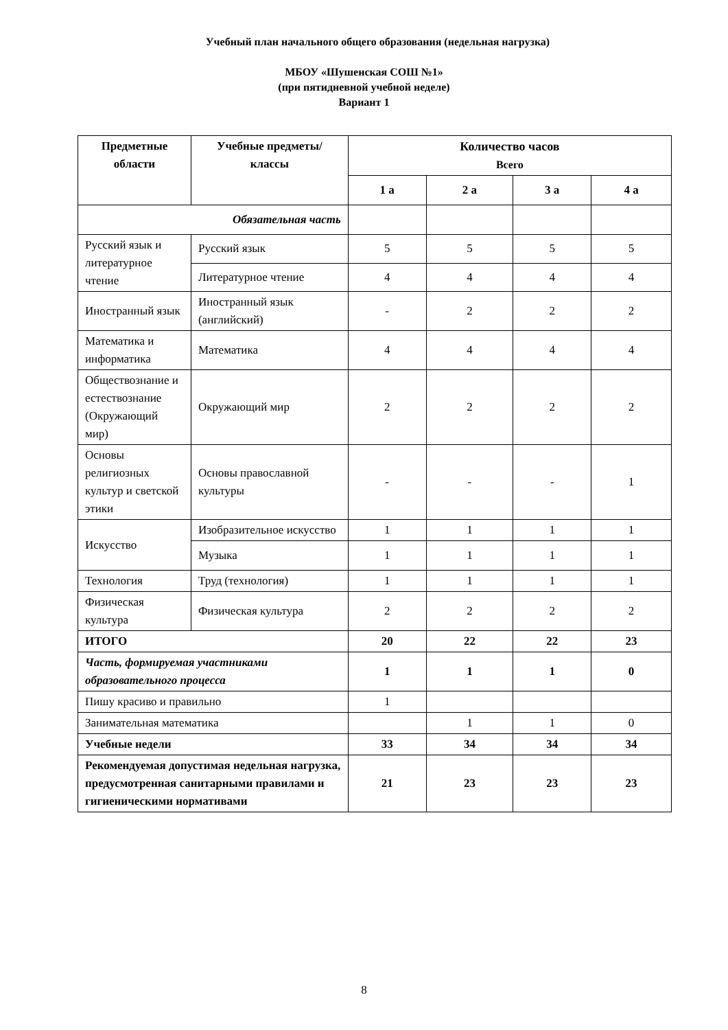Учебный план начального общего образования (недельная нагрузка)
МБОУ «Шушенская СОШ №1»
(при пятидневной учебной неделе)
Вариант 1
| Предметные области | Учебные предметы/ классы | Количество часов Всего | | | |
| --- | --- | --- | --- | --- | --- |
| | | 1 а | 2 а | 3 а | 4 а |
| Обязательная часть | | | | | |
| Русский язык и литературное чтение | Русский язык | 5 | 5 | 5 | 5 |
| | Литературное чтение | 4 | 4 | 4 | 4 |
| Иностранный язык | Иностранный язык (английский) | - | 2 | 2 | 2 |
| Математика и информатика | Математика | 4 | 4 | 4 | 4 |
| Обществознание и естествознание (Окружающий мир) | Окружающий мир | 2 | 2 | 2 | 2 |
| Основы религиозных культур и светской этики | Основы православной культуры | - | - | - | 1 |
| Искусство | Изобразительное искусство | 1 | 1 | 1 | 1 |
| | Музыка | 1 | 1 | 1 | 1 |
| Технология | Труд (технология) | 1 | 1 | 1 | 1 |
| Физическая культура | Физическая культура | 2 | 2 | 2 | 2 |
| ИТОГО | | 20 | 22 | 22 | 23 |
| Часть, формируемая участниками образовательного процесса | | 1 | 1 | 1 | 0 |
| Пишу красиво и правильно | | 1 | | | |
| Занимательная математика | | | 1 | 1 | 0 |
| Учебные недели | | 33 | 34 | 34 | 34 |
| Рекомендуемая допустимая недельная нагрузка, предусмотренная санитарными правилами и гигиеническими нормативами | | 21 | 23 | 23 | 23 |
8